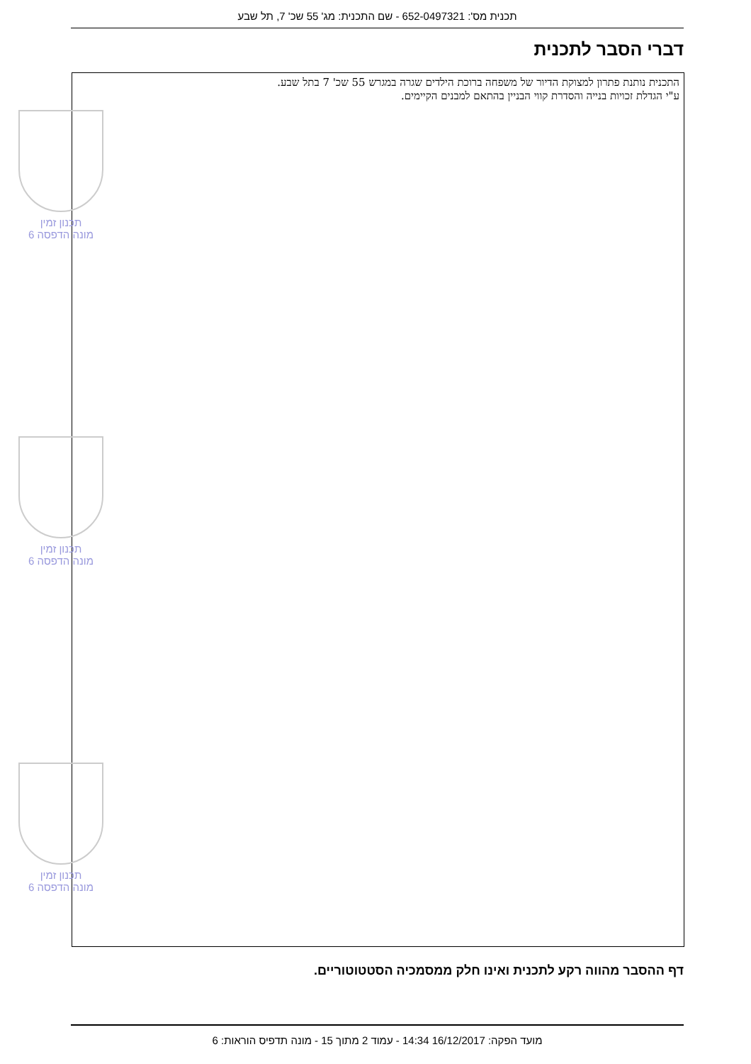תכנית מס': 652-0497321 - שם התכנית: מג' 55 שכ' 7, תל שבע
דברי הסבר לתכנית
התכנית נותנת פתרון למצוקת הדיור של משפחה ברוכת הילדים שגרה במגרש 55 שכ' 7 בתל שבע.
ע"י הגדלת זכויות בנייה והסדרת קווי הבניין בהתאם למבנים הקיימים.
תכנון זמין
מונה הדפסה 6
תכנון זמין
מונה הדפסה 6
תכנון זמין
מונה הדפסה 6
דף ההסבר מהווה רקע לתכנית ואינו חלק ממסמכיה הסטטוטוריים.
מועד הפקה: 16/12/2017 14:34 - עמוד 2 מתוך 15 - מונה תדפיס הוראות: 6